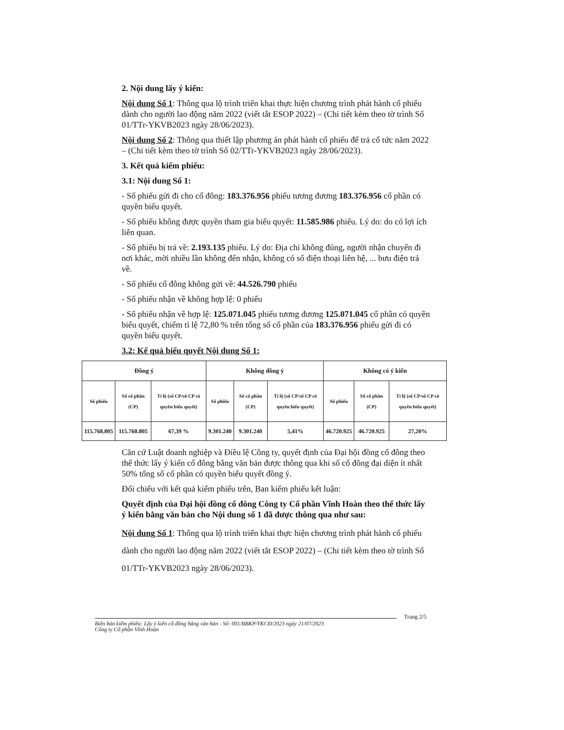2. Nội dung lấy ý kiến:
Nội dung Số 1: Thông qua lộ trình triển khai thực hiện chương trình phát hành cổ phiếu dành cho người lao động năm 2022 (viết tắt ESOP 2022) – (Chi tiết kèm theo tờ trình Số 01/TTr-YKVB2023 ngày 28/06/2023).
Nội dung Số 2: Thông qua thiết lập phương án phát hành cổ phiếu để trả cổ tức năm 2022 – (Chi tiết kèm theo tờ trình Số 02/TTr-YKVB2023 ngày 28/06/2023).
3. Kết quả kiểm phiếu:
3.1: Nội dung Số 1:
- Số phiếu gửi đi cho cổ đông: 183.376.956 phiếu tương đương 183.376.956 cổ phần có quyền biểu quyết.
- Số phiếu không được quyền tham gia biểu quyết: 11.585.986 phiếu. Lý do: do có lợi ích liên quan.
- Số phiếu bị trả về: 2.193.135 phiếu. Lý do: Địa chỉ không đúng, người nhận chuyển đi nơi khác, mời nhiều lần không đến nhận, không có số điện thoại liên hệ, ... bưu điện trả về.
- Số phiếu cổ đông không gửi về: 44.526.790 phiếu
- Số phiếu nhận về không hợp lệ: 0 phiếu
- Số phiếu nhận về hợp lệ: 125.071.045 phiếu tương đương 125.071.045 cổ phần có quyền biểu quyết, chiếm tỉ lệ 72,80 % trên tổng số cổ phần của 183.376.956 phiếu gửi đi có quyền biểu quyết.
3.2: Kế quả biểu quyết Nội dung Số 1:
| Đồng ý | | | Không đồng ý | | | Không có ý kiến | | |
| --- | --- | --- | --- | --- | --- | --- | --- | --- |
| Số phiếu | Số cổ phần (CP) | Tỉ lệ (số CP/số CP có quyền biểu quyết) | Số phiếu | Số cổ phần (CP) | Tỉ lệ (số CP/số CP có quyền biểu quyết) | Số phiếu | Số cổ phần (CP) | Tỉ lệ (số CP/số CP có quyền biểu quyết) |
| 115.768.805 | 115.768.805 | 67,39 % | 9.301.240 | 9.301.240 | 5,41% | 46.720.925 | 46.720.925 | 27,20% |
Căn cứ Luật doanh nghiệp và Điều lệ Công ty, quyết định của Đại hội đồng cổ đông theo thể thức lấy ý kiến cổ đông bằng văn bản được thông qua khi số cổ đông đại diện ít nhất 50% tổng số cổ phần có quyền biểu quyết đồng ý.
Đối chiếu với kết quả kiểm phiếu trên, Ban kiểm phiếu kết luận:
Quyết định của Đại hội đồng cổ đông Công ty Cổ phần Vĩnh Hoàn theo thể thức lấy ý kiến bằng văn bản cho Nội dung số 1 đã được thông qua như sau:
Nội dung Số 1: Thông qua lộ trình triển khai thực hiện chương trình phát hành cổ phiếu dành cho người lao động năm 2022 (viết tắt ESOP 2022) – (Chi tiết kèm theo tờ trình Số 01/TTr-YKVB2023 ngày 28/06/2023).
Trang 2/5
Biên bản kiểm phiếu: Lấy ý kiến cổ đông bằng văn bản - Số: 001/BBKP/YKCĐ/2023 ngày 21/07/2023
Công ty Cổ phần Vĩnh Hoàn